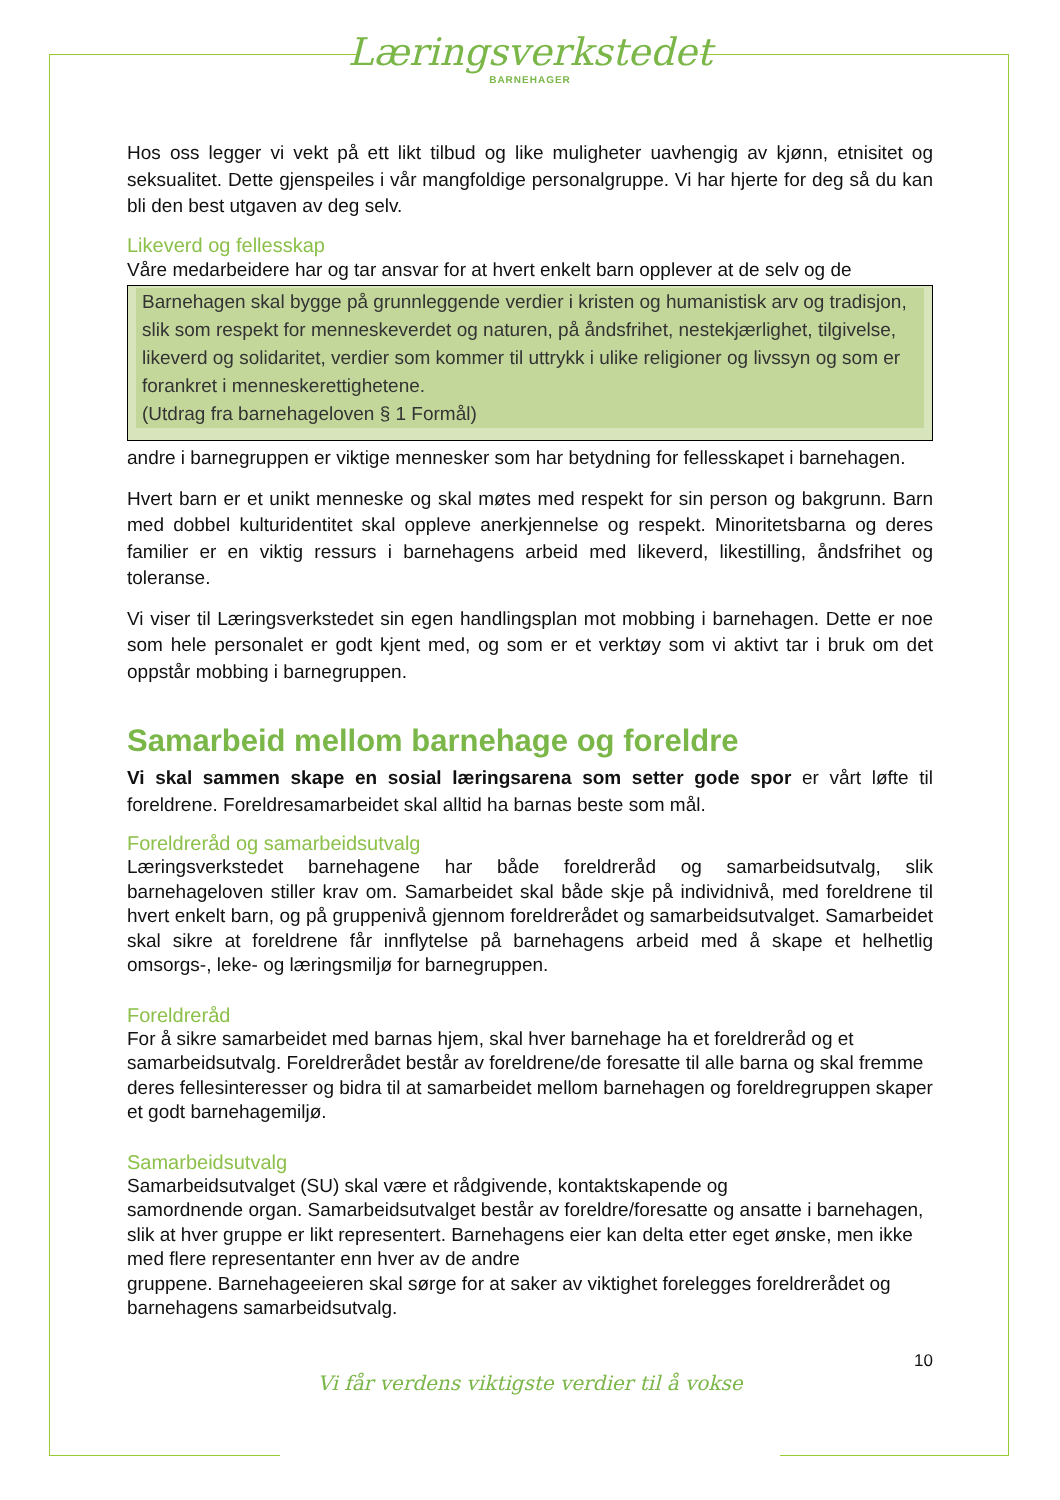Læringsverkstedet
BARNEHAGER
Hos oss legger vi vekt på ett likt tilbud og like muligheter uavhengig av kjønn, etnisitet og seksualitet. Dette gjenspeiles i vår mangfoldige personalgruppe. Vi har hjerte for deg så du kan bli den best utgaven av deg selv.
Likeverd og fellesskap
Våre medarbeidere har og tar ansvar for at hvert enkelt barn opplever at de selv og de
Barnehagen skal bygge på grunnleggende verdier i kristen og humanistisk arv og tradisjon, slik som respekt for menneskeverdet og naturen, på åndsfrihet, nestekjærlighet, tilgivelse, likeverd og solidaritet, verdier som kommer til uttrykk i ulike religioner og livssyn og som er forankret i menneskerettighetene.
(Utdrag fra barnehageloven § 1 Formål)
andre i barnegruppen er viktige mennesker som har betydning for fellesskapet i barnehagen.
Hvert barn er et unikt menneske og skal møtes med respekt for sin person og bakgrunn. Barn med dobbel kulturidentitet skal oppleve anerkjennelse og respekt. Minoritetsbarna og deres familier er en viktig ressurs i barnehagens arbeid med likeverd, likestilling, åndsfrihet og toleranse.
Vi viser til Læringsverkstedet sin egen handlingsplan mot mobbing i barnehagen. Dette er noe som hele personalet er godt kjent med, og som er et verktøy som vi aktivt tar i bruk om det oppstår mobbing i barnegruppen.
Samarbeid mellom barnehage og foreldre
Vi skal sammen skape en sosial læringsarena som setter gode spor er vårt løfte til foreldrene. Foreldresamarbeidet skal alltid ha barnas beste som mål.
Foreldreråd og samarbeidsutvalg
Læringsverkstedet barnehagene har både foreldreråd og samarbeidsutvalg, slik barnehageloven stiller krav om. Samarbeidet skal både skje på individnivå, med foreldrene til hvert enkelt barn, og på gruppenivå gjennom foreldrerådet og samarbeidsutvalget. Samarbeidet skal sikre at foreldrene får innflytelse på barnehagens arbeid med å skape et helhetlig omsorgs-, leke- og læringsmiljø for barnegruppen.
Foreldreråd
For å sikre samarbeidet med barnas hjem, skal hver barnehage ha et foreldreråd og et samarbeidsutvalg. Foreldrerådet består av foreldrene/de foresatte til alle barna og skal fremme deres fellesinteresser og bidra til at samarbeidet mellom barnehagen og foreldregruppen skaper et godt barnehagemiljø.
Samarbeidsutvalg
Samarbeidsutvalget (SU) skal være et rådgivende, kontaktskapende og
samordnende organ. Samarbeidsutvalget består av foreldre/foresatte og ansatte i barnehagen, slik at hver gruppe er likt representert. Barnehagens eier kan delta etter eget ønske, men ikke med flere representanter enn hver av de andre
gruppene. Barnehageeieren skal sørge for at saker av viktighet forelegges foreldrerådet og barnehagens samarbeidsutvalg.
10
Vi får verdens viktigste verdier til å vokse